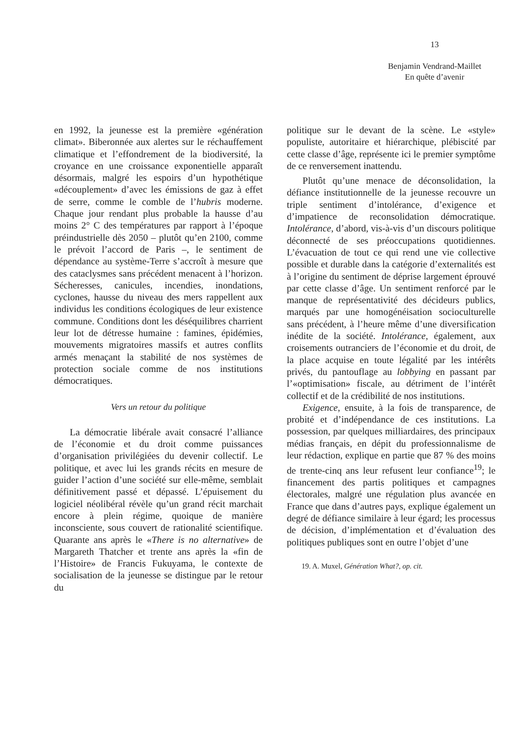13
Benjamin Vendrand-Maillet
En quête d’avenir
en 1992, la jeunesse est la première «génération climat». Biberonnée aux alertes sur le réchauffement climatique et l’effondrement de la biodiversité, la croyance en une croissance exponentielle apparaît désormais, malgré les espoirs d’un hypothétique «découplement» d’avec les émissions de gaz à effet de serre, comme le comble de l’hubris moderne. Chaque jour rendant plus probable la hausse d’au moins 2° C des températures par rapport à l’époque préindustrielle dès 2050 – plutôt qu’en 2100, comme le prévoit l’accord de Paris –, le sentiment de dépendance au système-Terre s’accroît à mesure que des cataclysmes sans précédent menacent à l’horizon. Sécheresses, canicules, incendies, inondations, cyclones, hausse du niveau des mers rappellent aux individus les conditions écologiques de leur existence commune. Conditions dont les déséquilibres charrient leur lot de détresse humaine : famines, épidémies, mouvements migratoires massifs et autres conflits armés menaçant la stabilité de nos systèmes de protection sociale comme de nos institutions démocratiques.
Vers un retour du politique
La démocratie libérale avait consacré l’alliance de l’économie et du droit comme puissances d’organisation privilégiées du devenir collectif. Le politique, et avec lui les grands récits en mesure de guider l’action d’une société sur elle-même, semblait définitivement passé et dépassé. L’épuisement du logiciel néolibéral révèle qu’un grand récit marchait encore à plein régime, quoique de manière inconsciente, sous couvert de rationalité scientifique. Quarante ans après le «There is no alternative» de Margareth Thatcher et trente ans après la «fin de l’Histoire» de Francis Fukuyama, le contexte de socialisation de la jeunesse se distingue par le retour du
politique sur le devant de la scène. Le «style» populiste, autoritaire et hiérarchique, plébiscité par cette classe d’âge, représente ici le premier symptôme de ce renversement inattendu.
Plutôt qu’une menace de déconsolidation, la défiance institutionnelle de la jeunesse recouvre un triple sentiment d’intolérance, d’exigence et d’impatience de reconsolidation démocratique. Intolérance, d’abord, vis-à-vis d’un discours politique déconnecté de ses préoccupations quotidiennes. L’évacuation de tout ce qui rend une vie collective possible et durable dans la catégorie d’externalités est à l’origine du sentiment de déprise largement éprouvé par cette classe d’âge. Un sentiment renforcé par le manque de représentativité des décideurs publics, marqués par une homogénéisation socioculturelle sans précédent, à l’heure même d’une diversification inédite de la société. Intolérance, également, aux croisements outranciers de l’économie et du droit, de la place acquise en toute légalité par les intérêts privés, du pantouflage au lobbying en passant par l’«optimisation» fiscale, au détriment de l’intérêt collectif et de la crédibilité de nos institutions.
Exigence, ensuite, à la fois de transparence, de probité et d’indépendance de ces institutions. La possession, par quelques milliardaires, des principaux médias français, en dépit du professionnalisme de leur rédaction, explique en partie que 87 % des moins de trente-cinq ans leur refusent leur confiance<sup>19</sup>; le financement des partis politiques et campagnes électorales, malgré une régulation plus avancée en France que dans d’autres pays, explique également un degré de défiance similaire à leur égard; les processus de décision, d’implémentation et d’évaluation des politiques publiques sont en outre l’objet d’une
19. A. Muxel, Génération What?, op. cit.